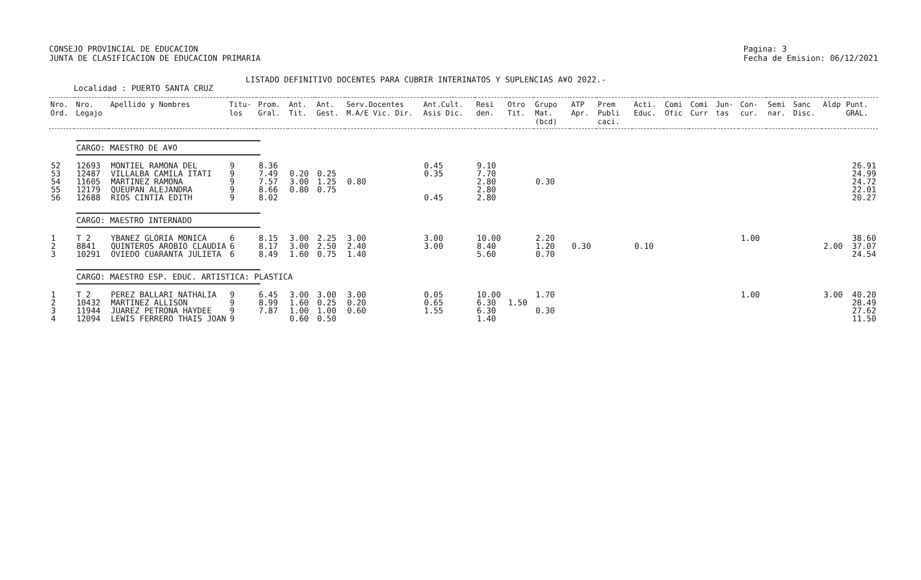CONSEJO PROVINCIAL DE EDUCACION
JUNTA DE CLASIFICACION DE EDUCACION PRIMARIA
Pagina: 3
Fecha de Emision: 06/12/2021
LISTADO DEFINITIVO DOCENTES PARA CUBRIR INTERINATOS Y SUPLENCIAS A¥O 2022.-
Localidad : PUERTO SANTA CRUZ
| Nro. Ord. | Nro. Legajo | Apellido y Nombres | Titu- los | Prom. Gral. | Ant. Tit. | Ant. Gest. | Serv.Docentes M.A/E Vic. Dir. | Ant.Cult. Asis Dic. | Resi den. | Otro Tit. | Grupo Mat. (bcd) | ATP Apr. | Prem Publi caci. | Acti. Educ. | Comi Ofic | Comi Curr | Jun- tas | Con- cur. | Semi nar. | Sanc Disc. | Aldp | Punt. GRAL. |
| --- | --- | --- | --- | --- | --- | --- | --- | --- | --- | --- | --- | --- | --- | --- | --- | --- | --- | --- | --- | --- | --- | --- |
| | CARGO: MAESTRO DE A¥O | | | | | | | | | | | | | | | | | | | | | |
| 52 | 12693 | MONTIEL RAMONA DEL | 9 | 8.36 | | | | 0.45 | 9.10 | | | | | | | | | | | | | 26.91 |
| 53 | 12487 | VILLALBA CAMILA ITATI | 9 | 7.49 | 0.20 | 0.25 | | 0.35 | 7.70 | | | | | | | | | | | | | 24.99 |
| 54 | 11605 | MARTINEZ RAMONA | 9 | 7.57 | 3.00 | 1.25 | 0.80 | | 2.80 | | 0.30 | | | | | | | | | | | 24.72 |
| 55 | 12179 | QUEUPAN ALEJANDRA | 9 | 8.66 | 0.80 | 0.75 | | | 2.80 | | | | | | | | | | | | | 22.01 |
| 56 | 12688 | RIOS CINTIA EDITH | 9 | 8.02 | | | | 0.45 | 2.80 | | | | | | | | | | | | | 20.27 |
| | CARGO: MAESTRO INTERNADO | | | | | | | | | | | | | | | | | | | | | |
| 1 | T 2 | YBANEZ GLORIA MONICA | 6 | 8.15 | 3.00 | 2.25 | 3.00 | 3.00 | 10.00 | | 2.20 | | | | | | | 1.00 | | | | 38.60 |
| 2 | 8841 | QUINTEROS AROBIO CLAUDIA | 6 | 8.17 | 3.00 | 2.50 | 2.40 | 3.00 | 8.40 | | 1.20 | 0.30 | | 0.10 | | | | | | | 2.00 | 37.07 |
| 3 | 10291 | OVIEDO CUARANTA JULIETA | 6 | 8.49 | 1.60 | 0.75 | 1.40 | | 5.60 | | 0.70 | | | | | | | | | | | 24.54 |
| | CARGO: MAESTRO ESP. EDUC. ARTISTICA: PLASTICA | | | | | | | | | | | | | | | | | | | | | |
| 1 | T 2 | PEREZ BALLARI NATHALIA | 9 | 6.45 | 3.00 | 3.00 | 3.00 | 0.05 | 10.00 | | 1.70 | | | | | | | 1.00 | | | 3.00 | 40.20 |
| 2 | 10432 | MARTINEZ ALLISON | 9 | 8.99 | 1.60 | 0.25 | 0.20 | 0.65 | 6.30 | 1.50 | | | | | | | | | | | | 28.49 |
| 3 | 11944 | JUAREZ PETRONA HAYDEE | 9 | 7.87 | 1.00 | 1.00 | 0.60 | 1.55 | 6.30 | | 0.30 | | | | | | | | | | | 27.62 |
| 4 | 12094 | LEWIS FERRERO THAIS JOAN | 9 | | 0.60 | 0.50 | | | 1.40 | | | | | | | | | | | | | 11.50 |